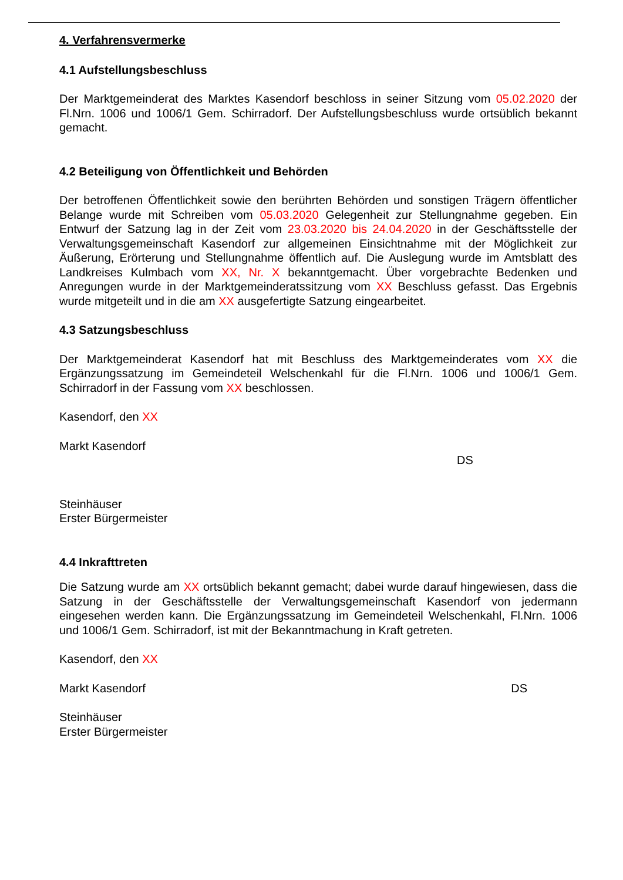4. Verfahrensvermerke
4.1 Aufstellungsbeschluss
Der Marktgemeinderat des Marktes Kasendorf beschloss in seiner Sitzung vom 05.02.2020 der Fl.Nrn. 1006 und 1006/1 Gem. Schirradorf. Der Aufstellungsbeschluss wurde ortsüblich bekannt gemacht.
4.2 Beteiligung von Öffentlichkeit und Behörden
Der betroffenen Öffentlichkeit sowie den berührten Behörden und sonstigen Trägern öffentlicher Belange wurde mit Schreiben vom 05.03.2020 Gelegenheit zur Stellungnahme gegeben. Ein Entwurf der Satzung lag in der Zeit vom 23.03.2020 bis 24.04.2020 in der Geschäftsstelle der Verwaltungsgemeinschaft Kasendorf zur allgemeinen Einsichtnahme mit der Möglichkeit zur Äußerung, Erörterung und Stellungnahme öffentlich auf. Die Auslegung wurde im Amtsblatt des Landkreises Kulmbach vom XX, Nr. X bekanntgemacht. Über vorgebrachte Bedenken und Anregungen wurde in der Marktgemeinderatssitzung vom XX Beschluss gefasst. Das Ergebnis wurde mitgeteilt und in die am XX ausgefertigte Satzung eingearbeitet.
4.3 Satzungsbeschluss
Der Marktgemeinderat Kasendorf hat mit Beschluss des Marktgemeinderates vom XX die Ergänzungssatzung im Gemeindeteil Welschenkahl für die Fl.Nrn. 1006 und 1006/1 Gem. Schirradorf in der Fassung vom XX beschlossen.
Kasendorf, den XX
Markt Kasendorf
DS
Steinhäuser
Erster Bürgermeister
4.4 Inkrafttreten
Die Satzung wurde am XX ortsüblich bekannt gemacht; dabei wurde darauf hingewiesen, dass die Satzung in der Geschäftsstelle der Verwaltungsgemeinschaft Kasendorf von jedermann eingesehen werden kann. Die Ergänzungssatzung im Gemeindeteil Welschenkahl, Fl.Nrn. 1006 und 1006/1 Gem. Schirradorf, ist mit der Bekanntmachung in Kraft getreten.
Kasendorf, den XX
Markt Kasendorf DS
Steinhäuser
Erster Bürgermeister